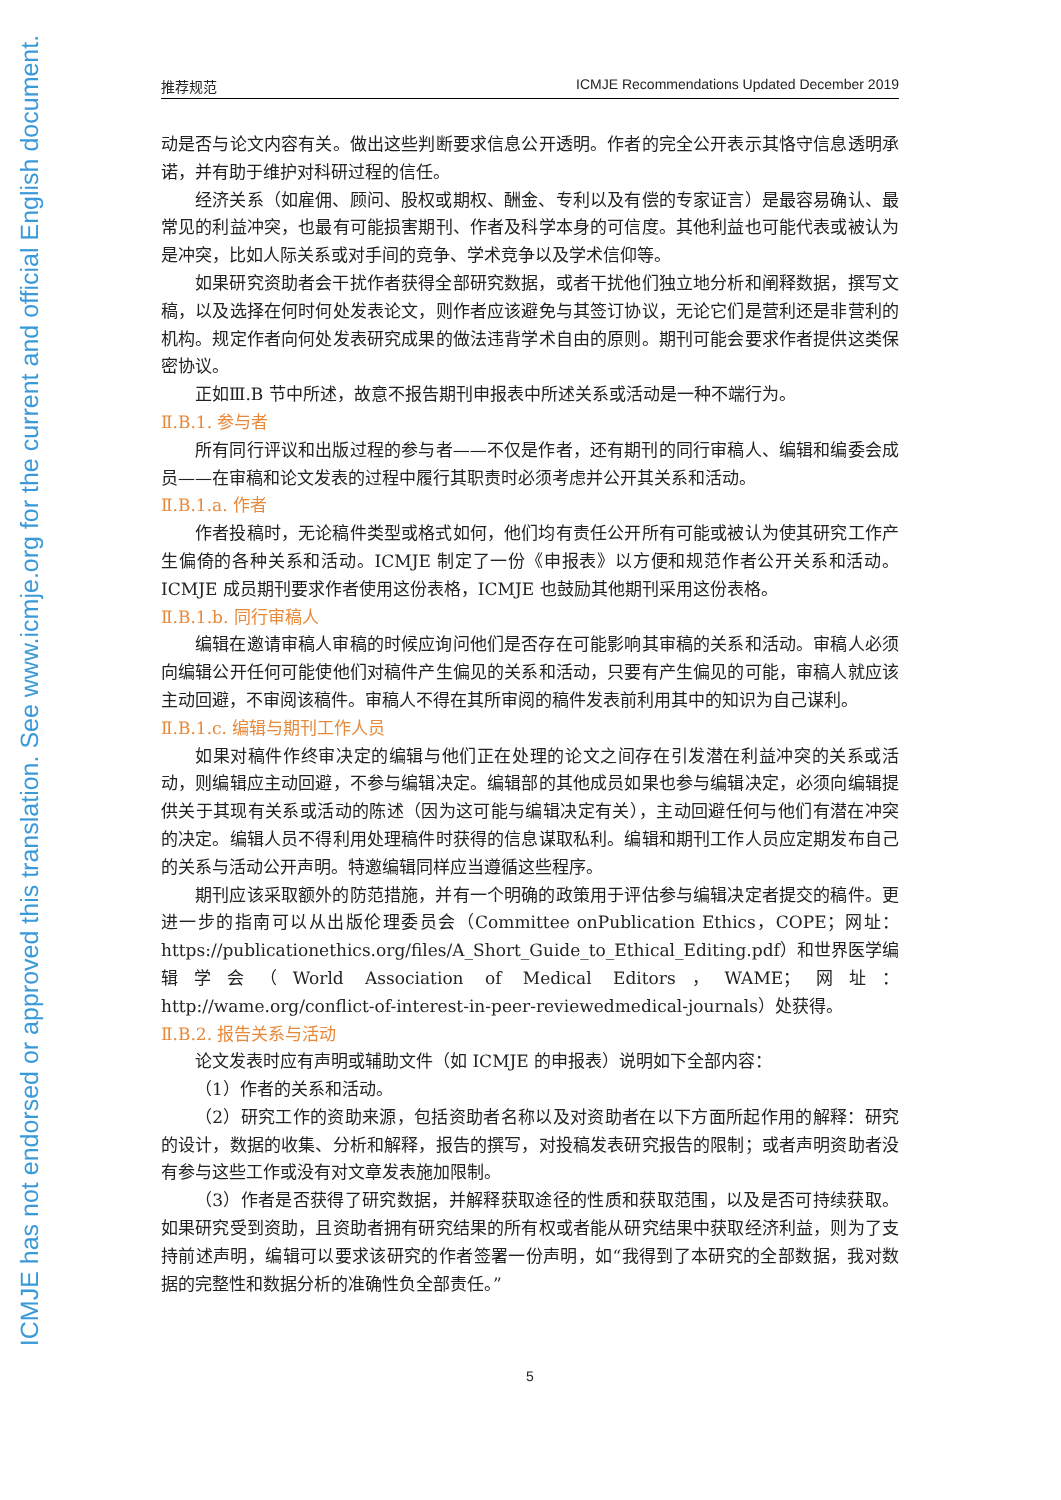ICMJE has not endorsed or approved this translation. See www.icmje.org for the current and official English document.
推荐规范 ICMJE Recommendations Updated December 2019
动是否与论文内容有关。做出这些判断要求信息公开透明。作者的完全公开表示其恪守信息透明承诺，并有助于维护对科研过程的信任。
经济关系（如雇佣、顾问、股权或期权、酬金、专利以及有偿的专家证言）是最容易确认、最常见的利益冲突，也最有可能损害期刊、作者及科学本身的可信度。其他利益也可能代表或被认为是冲突，比如人际关系或对手间的竞争、学术竞争以及学术信仰等。
如果研究资助者会干扰作者获得全部研究数据，或者干扰他们独立地分析和阐释数据，撰写文稿，以及选择在何时何处发表论文，则作者应该避免与其签订协议，无论它们是营利还是非营利的机构。规定作者向何处发表研究成果的做法违背学术自由的原则。期刊可能会要求作者提供这类保密协议。
正如Ⅲ.B 节中所述，故意不报告期刊申报表中所述关系或活动是一种不端行为。
Ⅱ.B.1. 参与者
所有同行评议和出版过程的参与者——不仅是作者，还有期刊的同行审稿人、编辑和编委会成员——在审稿和论文发表的过程中履行其职责时必须考虑并公开其关系和活动。
Ⅱ.B.1.a. 作者
作者投稿时，无论稿件类型或格式如何，他们均有责任公开所有可能或被认为使其研究工作产生偏倚的各种关系和活动。ICMJE 制定了一份《申报表》以方便和规范作者公开关系和活动。ICMJE 成员期刊要求作者使用这份表格，ICMJE 也鼓励其他期刊采用这份表格。
Ⅱ.B.1.b. 同行审稿人
编辑在邀请审稿人审稿的时候应询问他们是否存在可能影响其审稿的关系和活动。审稿人必须向编辑公开任何可能使他们对稿件产生偏见的关系和活动，只要有产生偏见的可能，审稿人就应该主动回避，不审阅该稿件。审稿人不得在其所审阅的稿件发表前利用其中的知识为自己谋利。
Ⅱ.B.1.c. 编辑与期刊工作人员
如果对稿件作终审决定的编辑与他们正在处理的论文之间存在引发潜在利益冲突的关系或活动，则编辑应主动回避，不参与编辑决定。编辑部的其他成员如果也参与编辑决定，必须向编辑提供关于其现有关系或活动的陈述（因为这可能与编辑决定有关），主动回避任何与他们有潜在冲突的决定。编辑人员不得利用处理稿件时获得的信息谋取私利。编辑和期刊工作人员应定期发布自己的关系与活动公开声明。特邀编辑同样应当遵循这些程序。
期刊应该采取额外的防范措施，并有一个明确的政策用于评估参与编辑决定者提交的稿件。更进一步的指南可以从出版伦理委员会（Committee onPublication Ethics，COPE；网址：https://publicationethics.org/files/A_Short_Guide_to_Ethical_Editing.pdf）和世界医学编辑学会（World Association of Medical Editors，WAME；网址：http://wame.org/conflict-of-interest-in-peer-reviewedmedical-journals）处获得。
Ⅱ.B.2. 报告关系与活动
论文发表时应有声明或辅助文件（如 ICMJE 的申报表）说明如下全部内容：
（1）作者的关系和活动。
（2）研究工作的资助来源，包括资助者名称以及对资助者在以下方面所起作用的解释：研究的设计，数据的收集、分析和解释，报告的撰写，对投稿发表研究报告的限制；或者声明资助者没有参与这些工作或没有对文章发表施加限制。
（3）作者是否获得了研究数据，并解释获取途径的性质和获取范围，以及是否可持续获取。如果研究受到资助，且资助者拥有研究结果的所有权或者能从研究结果中获取经济利益，则为了支持前述声明，编辑可以要求该研究的作者签署一份声明，如“我得到了本研究的全部数据，我对数据的完整性和数据分析的准确性负全部责任。”
5